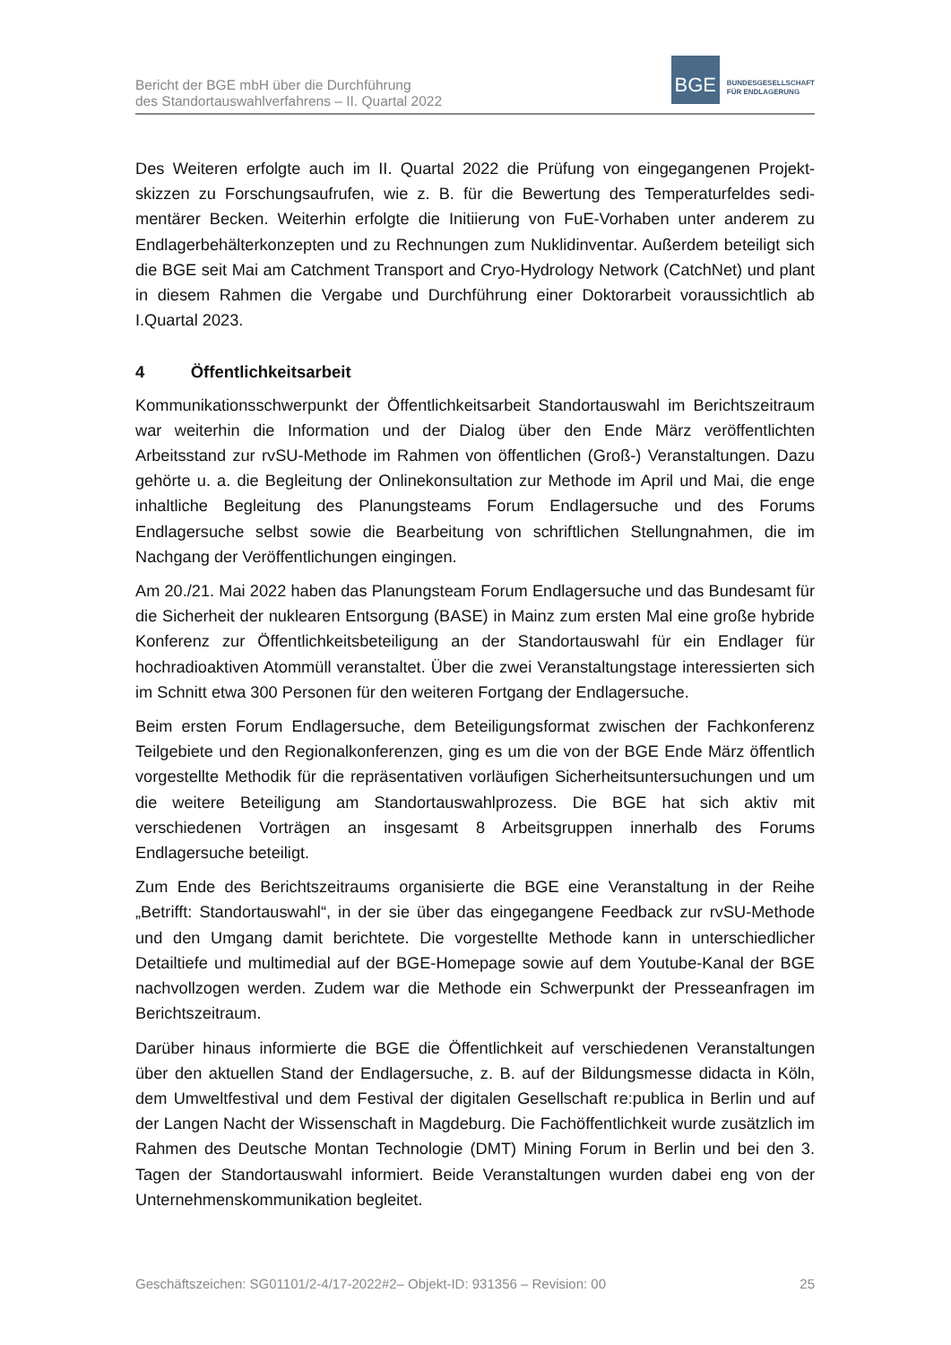Bericht der BGE mbH über die Durchführung
des Standortauswahlverfahrens – II. Quartal 2022
BGE
BUNDESGESELLSCHAFT
FÜR ENDLAGERUNG
Des Weiteren erfolgte auch im II. Quartal 2022 die Prüfung von eingegangenen Projekt­skizzen zu Forschungsaufrufen, wie z. B. für die Bewertung des Temperaturfeldes sedi­mentärer Becken. Weiterhin erfolgte die Initiierung von FuE-Vorhaben unter anderem zu Endlagerbehälterkonzepten und zu Rechnungen zum Nuklidinventar. Außerdem betei­ligt sich die BGE seit Mai am Catchment Transport and Cryo-Hydrology Network (Catch­Net) und plant in diesem Rahmen die Vergabe und Durchführung einer Doktorarbeit vo­raussichtlich ab I.Quartal 2023.
4 Öffentlichkeitsarbeit
Kommunikationsschwerpunkt der Öffentlichkeitsarbeit Standortauswahl im Berichtszeit­raum war weiterhin die Information und der Dialog über den Ende März veröffentlichten Arbeitsstand zur rvSU-Methode im Rahmen von öffentlichen (Groß-) Veranstaltungen. Dazu gehörte u. a. die Begleitung der Onlinekonsultation zur Methode im April und Mai, die enge inhaltliche Begleitung des Planungsteams Forum Endlagersuche und des Fo­rums Endlagersuche selbst sowie die Bearbeitung von schriftlichen Stellungnahmen, die im Nachgang der Veröffentlichungen eingingen.
Am 20./21. Mai 2022 haben das Planungsteam Forum Endlagersuche und das Bundes­amt für die Sicherheit der nuklearen Entsorgung (BASE) in Mainz zum ersten Mal eine große hybride Konferenz zur Öffentlichkeitsbeteiligung an der Standortauswahl für ein Endlager für hochradioaktiven Atommüll veranstaltet. Über die zwei Veranstaltungstage interessierten sich im Schnitt etwa 300 Personen für den weiteren Fortgang der Endla­gersuche.
Beim ersten Forum Endlagersuche, dem Beteiligungsformat zwischen der Fachkonfe­renz Teilgebiete und den Regionalkonferenzen, ging es um die von der BGE Ende März öffentlich vorgestellte Methodik für die repräsentativen vorläufigen Sicherheitsuntersu­chungen und um die weitere Beteiligung am Standortauswahlprozess. Die BGE hat sich aktiv mit verschiedenen Vorträgen an insgesamt 8 Arbeitsgruppen innerhalb des Forums Endlagersuche beteiligt.
Zum Ende des Berichtszeitraums organisierte die BGE eine Veranstaltung in der Reihe „Betrifft: Standortauswahl“, in der sie über das eingegangene Feedback zur rvSU-Me­thode und den Umgang damit berichtete. Die vorgestellte Methode kann in unterschied­licher Detailtiefe und multimedial auf der BGE-Homepage sowie auf dem Youtube-Kanal der BGE nachvollzogen werden. Zudem war die Methode ein Schwerpunkt der Presse­anfragen im Berichtszeitraum.
Darüber hinaus informierte die BGE die Öffentlichkeit auf verschiedenen Veranstaltun­gen über den aktuellen Stand der Endlagersuche, z. B. auf der Bildungsmesse didacta in Köln, dem Umweltfestival und dem Festival der digitalen Gesellschaft re:publica in Berlin und auf der Langen Nacht der Wissenschaft in Magdeburg. Die Fachöffentlichkeit wurde zusätzlich im Rahmen des Deutsche Montan Technologie (DMT) Mining Forum in Berlin und bei den 3. Tagen der Standortauswahl informiert. Beide Veranstaltungen wurden dabei eng von der Unternehmenskommunikation begleitet.
Geschäftszeichen: SG01101/2-4/17-2022#2– Objekt-ID: 931356 – Revision: 00 25